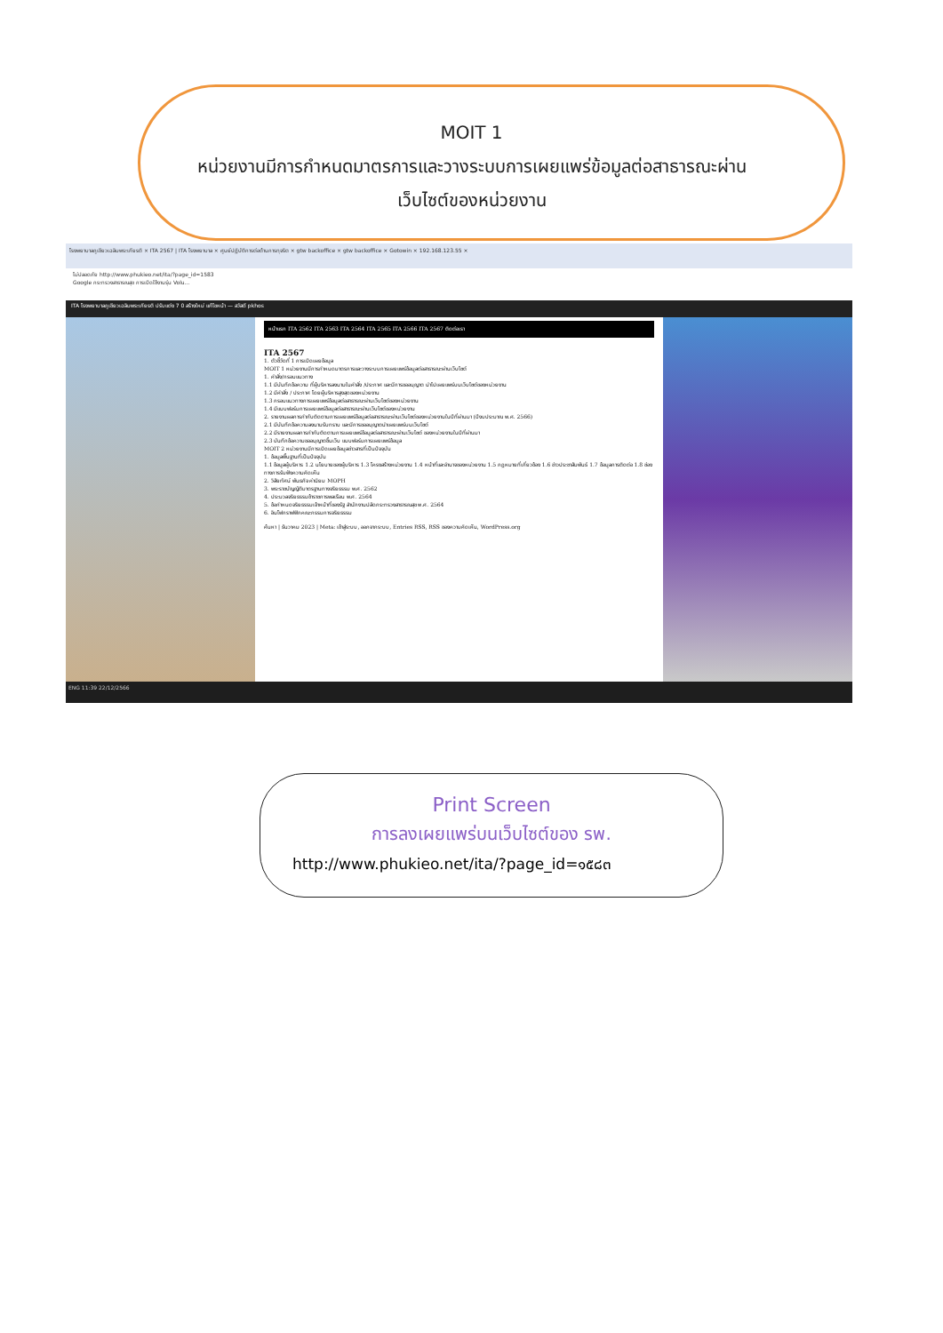MOIT 1
หน่วยงานมีการกำหนดมาตรการและวางระบบการเผยแพร่ข้อมูลต่อสาธารณะผ่าน
เว็บไซต์ของหน่วยงาน
โรงพยาบาลภูเขียวเฉลิมพระเกียรติ × ITA 2567 | ITA โรงพยาบาล × ศูนย์ปฏิบัติการต่อต้านการทุจริต × gtw backoffice × gtw backoffice × Gotowin × 192.168.123.55 ×
ไม่ปลอดภัย http://www.phukieo.net/ita/?page_id=1583
Google กระทรวงสาธารณสุข การเปิดใช้งานรุ่น Volu...
ITA โรงพยาบาลภูเขียวเฉลิมพระเกียรติ ปรับแต่ง 7 0 สร้างใหม่ แก้ไขหน้า — สวัสดี pkhos
หน้าแรก ITA 2562 ITA 2563 ITA 2564 ITA 2565 ITA 2566 ITA 2567 ติดต่อเรา
ITA 2567
1. ตัวชี้วัดที่ 1 การเปิดเผยข้อมูล
MOIT 1 หน่วยงานมีการกำหนดมาตรการและวางระบบการเผยแพร่ข้อมูลต่อสาธารณะผ่านเว็บไซต์
1. คำสั่ง/กรอบแนวทาง
1.1 มีบันทึกข้อความ ที่ผู้บริหารลงนามในคำสั่ง /ประกาศ และมีการขออนุญาต นำไปเผยแพร่บนเว็บไซต์ของหน่วยงาน
1.2 มีคำสั่ง / ประกาศ โดยผู้บริหารสูงสุดของหน่วยงาน
1.3 กรอบแนวทางการเผยแพร่ข้อมูลต่อสาธารณะผ่านเว็บไซต์ของหน่วยงาน
1.4 มีแบบฟอร์มการเผยแพร่ข้อมูลต่อสาธารณะผ่านเว็บไซต์ของหน่วยงาน
2. รายงานผลการกำกับติดตามการเผยแพร่ข้อมูลต่อสาธารณะผ่านเว็บไซต์ของหน่วยงานในปีที่ผ่านมา (ปีงบประมาณ พ.ศ. 2566)
2.1 มีบันทึกข้อความลงนามรับทราบ และมีการขออนุญาตนำเผยแพร่บนเว็บไซต์
2.2 มีรายงานผลการกำกับติดตามการเผยแพร่ข้อมูลต่อสาธารณะผ่านเว็บไซต์ ของหน่วยงานในปีที่ผ่านมา
2.3 บันทึกข้อความขออนุญาตขึ้นเว็บ แบบฟอร์มการเผยแพร่ข้อมูล
MOIT 2 หน่วยงานมีการเปิดเผยข้อมูลข่าวสารที่เป็นปัจจุบัน
1. ข้อมูลพื้นฐานที่เป็นปัจจุบัน
1.1 ข้อมูลผู้บริหาร 1.2 นโยบายของผู้บริหาร 1.3 โครงสร้างหน่วยงาน 1.4 หน้าที่และอำนาจของหน่วยงาน 1.5 กฎหมายที่เกี่ยวข้อง 1.6 ข่าวประชาสัมพันธ์ 1.7 ข้อมูลการติดต่อ 1.8 ช่องทางการรับฟังความคิดเห็น
2. วิสัยทัศน์ พันธกิจ ค่านิยม MOPH
3. พระราชบัญญัติมาตรฐานทางจริยธรรม พ.ศ. 2562
4. ประมวลจริยธรรมข้าราชการพลเรือน พ.ศ. 2564
5. ข้อกำหนดจริยธรรมเจ้าหน้าที่ของรัฐ สำนักงานปลัดกระทรวงสาธารณสุข พ.ศ. 2564
6. อินโฟกราฟฟิกคณะกรรมการจริยธรรม
ค้นหา | ธันวาคม 2023 | Meta: เข้าสู่ระบบ, ออกจากระบบ, Entries RSS, RSS ของความคิดเห็น, WordPress.org
ENG 11:39 22/12/2566
Print Screen
การลงเผยแพร่บนเว็บไซต์ของ รพ.
http://www.phukieo.net/ita/?page_id=๑๕๘๓